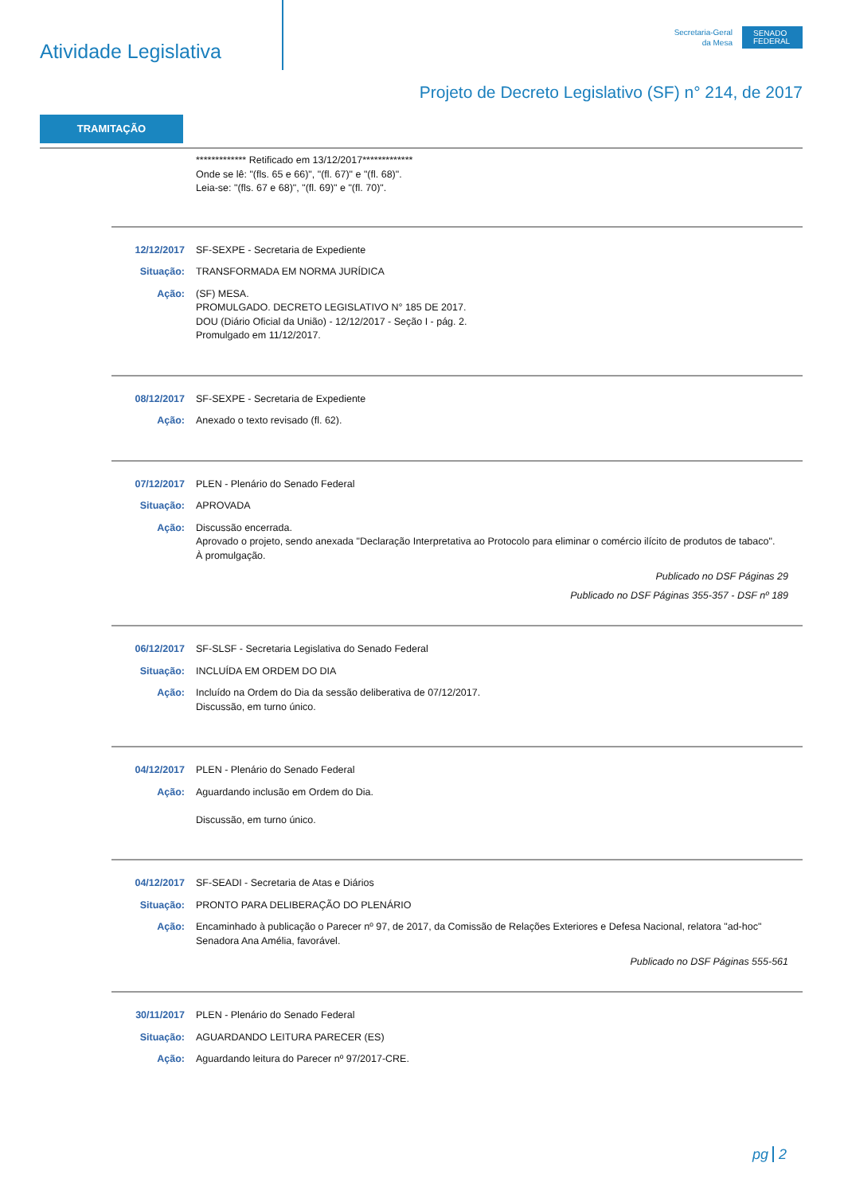Atividade Legislativa
Secretaria-Geral
da Mesa
SENADO FEDERAL
Projeto de Decreto Legislativo (SF) n° 214, de 2017
TRAMITAÇÃO
************* Retificado em 13/12/2017*************
Onde se lê: "(fls. 65 e 66)", "(fl. 67)" e "(fl. 68)".
Leia-se: "(fls. 67 e 68)", "(fl. 69)" e "(fl. 70)".
12/12/2017 SF-SEXPE - Secretaria de Expediente
Situação: TRANSFORMADA EM NORMA JURÍDICA
Ação: (SF) MESA.
PROMULGADO. DECRETO LEGISLATIVO N° 185 DE 2017.
DOU (Diário Oficial da União) - 12/12/2017 - Seção I - pág. 2.
Promulgado em 11/12/2017.
08/12/2017 SF-SEXPE - Secretaria de Expediente
Ação: Anexado o texto revisado (fl. 62).
07/12/2017 PLEN - Plenário do Senado Federal
Situação: APROVADA
Ação: Discussão encerrada.
Aprovado o projeto, sendo anexada "Declaração Interpretativa ao Protocolo para eliminar o comércio ilícito de produtos de tabaco".
À promulgação.
Publicado no DSF Páginas 29
Publicado no DSF Páginas 355-357 - DSF nº 189
06/12/2017 SF-SLSF - Secretaria Legislativa do Senado Federal
Situação: INCLUÍDA EM ORDEM DO DIA
Ação: Incluído na Ordem do Dia da sessão deliberativa de 07/12/2017.
Discussão, em turno único.
04/12/2017 PLEN - Plenário do Senado Federal
Ação: Aguardando inclusão em Ordem do Dia.
Discussão, em turno único.
04/12/2017 SF-SEADI - Secretaria de Atas e Diários
Situação: PRONTO PARA DELIBERAÇÃO DO PLENÁRIO
Ação: Encaminhado à publicação o Parecer nº 97, de 2017, da Comissão de Relações Exteriores e Defesa Nacional, relatora "ad-hoc" Senadora Ana Amélia, favorável.
Publicado no DSF Páginas 555-561
30/11/2017 PLEN - Plenário do Senado Federal
Situação: AGUARDANDO LEITURA PARECER (ES)
Ação: Aguardando leitura do Parecer nº 97/2017-CRE.
pg 2